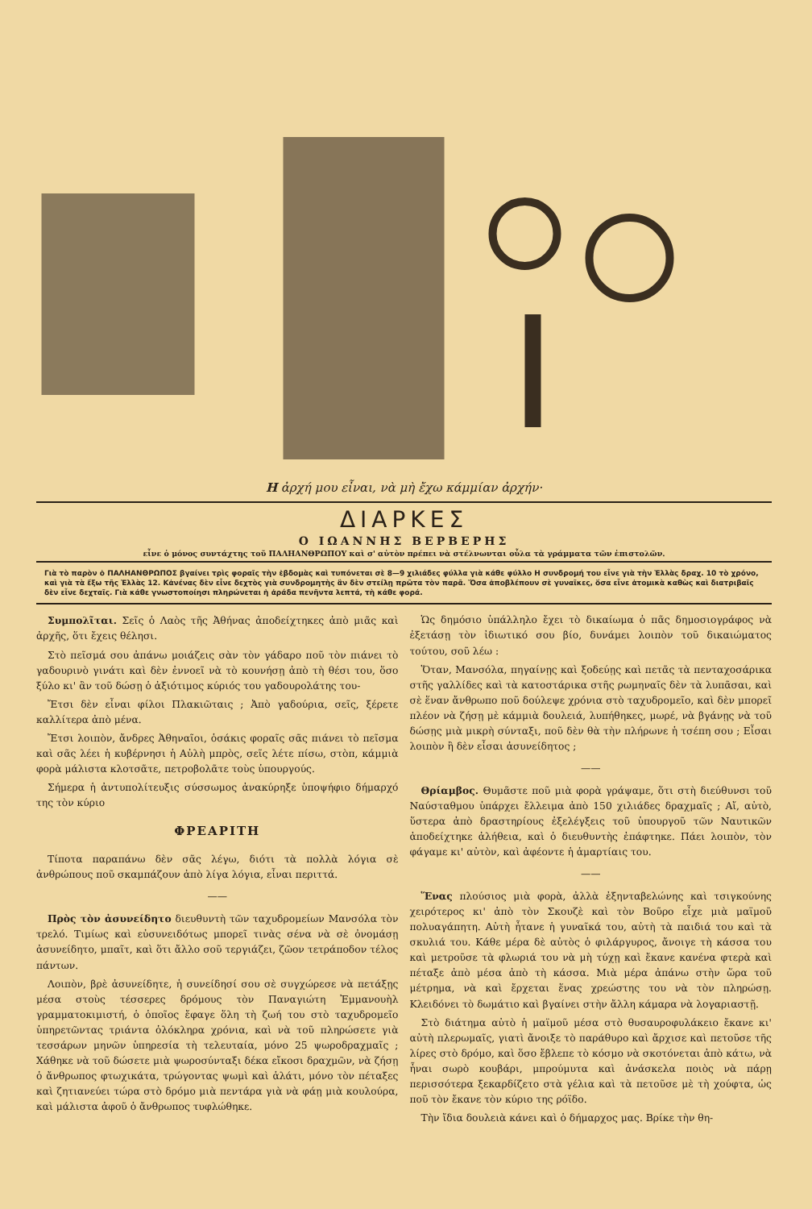Η ἀρχή μου εἶναι, νὰ μὴ ἔχω κάμμίαν ἀρχήν·
ΔΙΑΡΚΕΣ
Ο ΙΩΑΝΝΗΣ ΒΕΡΒΕΡΗΣ
εἶνε ὁ μόνος συντάχτης τοῦ ΠΑΛΗΑΝΘΡΩΠΟΥ καὶ σ' αὐτὸν πρέπει νὰ στέλνωνται οὖλα τὰ γράμματα τῶν ἐπιστολῶν.
Γιὰ τὸ παρὸν ὁ ΠΑΛΗΑΝΘΡΩΠΟΣ βγαίνει τρὶς φοραῖς τὴν ἑβδομὰς καὶ τυπόνεται σὲ 8—9 χιλιάδες φύλλα γιὰ κάθε φύλλο Η συνδρομή του εἶνε γιὰ τὴν Ἑλλὰς δραχ. 10 τὸ χρόνο, καὶ γιὰ τὰ ἔξω τῆς Ἑλλὰς 12. Κἀνένας δὲν εἶνε δεχτὸς γιὰ συνδρομητὴς ἂν δὲν στείλῃ πρῶτα τὸν παρᾶ. Ὅσα ἀποβλέπουν σὲ γυναῖκες, ὅσα εἶνε ἀτομικὰ καθὼς καὶ διατριβαῖς δὲν εἶνε δεχταῖς. Γιὰ κάθε γνωστοποίησι πληρώνεται ἡ ἀράδα πενῆντα λεπτά, τὴ κάθε φορά.
Συμπολῖται. Σεῖς ὁ Λαὸς τῆς Ἀθήνας ἀποδείχτηκες ἀπὸ μιᾶς καὶ ἀρχῆς, ὅτι ἔχεις θέλησι.
Στὸ πεῖσμά σου ἀπάνω μοιάζεις σὰν τὸν γάδαρο ποῦ τὸν πιάνει τὸ γαδουρινὸ γινάτι καὶ δὲν ἐννοεῖ νὰ τὸ κουνήσῃ ἀπὸ τὴ θέσι του, ὅσο ξύλο κι' ἂν τοῦ δώσῃ ὁ ἀξιότιμος κύριός του γαδουρολάτης του-
Ἔτσι δὲν εἶναι φίλοι Πλακιῶταις ; Ἀπὸ γαδούρια, σεῖς, ξέρετε καλλίτερα ἀπὸ μένα.
Ἔτσι λοιπὸν, ἄνδρες Ἀθηναῖοι, ὁσάκις φοραῖς σᾶς πιάνει τὸ πεῖσμα καὶ σᾶς λέει ἡ κυβέρνησι ἡ Αὐλὴ μπρὸς, σεῖς λέτε πίσω, στὸπ, κάμμιὰ φορὰ μάλιστα κλοτσᾶτε, πετροβολᾶτε τοὺς ὑπουργούς.
Σήμερα ἡ ἀντυπολίτευξις σύσσωμος ἀνακύρηξε ὑποψήφιο δήμαρχό της τὸν κύριο
ΦΡΕΑΡΙΤΗ
Τίποτα παραπάνω δὲν σᾶς λέγω, διότι τὰ πολλὰ λόγια σὲ ἀνθρώπους ποῦ σκαμπάζουν ἀπὸ λίγα λόγια, εἶναι περιττά.
——
Πρὸς τὸν ἀσυνείδητο διευθυντὴ τῶν ταχυδρομείων Μανσόλα τὸν τρελό. Τιμίως καὶ εὐσυνειδότως μπορεῖ τινὰς σένα νὰ σὲ ὀνομάσῃ ἀσυνείδητο, μπαῖτ, καὶ ὅτι ἄλλο σοῦ τεργιάζει, ζῶον τετράποδον τέλος πάντων.
Λοιπὸν, βρὲ ἀσυνείδητε, ἡ συνείδησί σου σὲ συγχώρεσε νὰ πετάξῃς μέσα στοὺς τέσσερες δρόμους τὸν Παναγιώτη Ἐμμανουὴλ γραμματοκιμιστή, ὁ ὁποῖος ἔφαγε ὅλη τὴ ζωή του στὸ ταχυδρομεῖο ὑπηρετῶντας τριάντα ὁλόκληρα χρόνια, καὶ νὰ τοῦ πληρώσετε γιὰ τεσσάρων μηνῶν ὑπηρεσία τὴ τελευταία, μόνο 25 ψωροδραχμαῖς ; Χάθηκε νὰ τοῦ δώσετε μιὰ ψωροσύνταξι δέκα εἴκοσι δραχμῶν, νὰ ζήσῃ ὁ ἄνθρωπος φτωχικάτα, τρώγοντας ψωμὶ καὶ ἁλάτι, μόνο τὸν πέταξες καὶ ζητιανεύει τώρα στὸ δρόμο μιὰ πεντάρα γιὰ νὰ φάῃ μιὰ κουλούρα, καὶ μάλιστα ἀφοῦ ὁ ἄνθρωπος τυφλώθηκε.
Ὡς δημόσιο ὑπάλληλο ἔχει τὸ δικαίωμα ὁ πᾶς δημοσιογράφος νὰ ἐξετάσῃ τὸν ἰδιωτικό σου βίο, δυνάμει λοιπὸν τοῦ δικαιώματος τούτου, σοῦ λέω :
Ὅταν, Μανσόλα, πηγαίνῃς καὶ ξοδεύῃς καὶ πετᾶς τὰ πενταχοσάρικα στῆς γαλλίδες καὶ τὰ κατοστάρικα στῆς ρωμηναῖς δὲν τὰ λυπᾶσαι, καὶ σὲ ἕναν ἄνθρωπο ποῦ δούλεψε χρόνια στὸ ταχυδρομεῖο, καὶ δὲν μπορεῖ πλέον νὰ ζήσῃ μὲ κάμμιὰ δουλειά, λυπήθηκες, μωρέ, νὰ βγάνῃς νὰ τοῦ δώσῃς μιὰ μικρὴ σύνταξι, ποῦ δὲν θὰ τὴν πλήρωνε ἡ τσέπη σου ; Εἶσαι λοιπὸν ἢ δὲν εἶσαι ἀσυνείδητος ;
——
Θρίαμβος. Θυμᾶστε ποῦ μιὰ φορὰ γράψαμε, ὅτι στὴ διεύθυνσι τοῦ Ναύσταθμου ὑπάρχει ἔλλειμα ἀπὸ 150 χιλιάδες δραχμαῖς ; Αἴ, αὐτὸ, ὕστερα ἀπὸ δραστηρίους ἐξελέγξεις τοῦ ὑπουργοῦ τῶν Ναυτικῶν ἀποδείχτηκε ἀλήθεια, καὶ ὁ διευθυντὴς ἐπάφτηκε. Πάει λοιπὸν, τὸν φάγαμε κι' αὐτὸν, καὶ ἀφέοντε ἡ ἁμαρτίαις του.
——
Ἕνας πλούσιος μιὰ φορὰ, ἀλλὰ ἐξηνταβελώνης καὶ τσιγκούνης χειρότερος κι' ἀπὸ τὸν Σκουζὲ καὶ τὸν Βοῦρο εἶχε μιὰ μαϊμοῦ πολυαγάπητη. Αὐτὴ ἦτανε ἡ γυναῖκά του, αὐτὴ τὰ παιδιά του καὶ τὰ σκυλιά του. Κάθε μέρα δὲ αὐτὸς ὁ φιλάργυρος, ἄνοιγε τὴ κάσσα του καὶ μετροῦσε τὰ φλωριά του νὰ μὴ τύχῃ καὶ ἔκανε κανένα φτερὰ καὶ πέταξε ἀπὸ μέσα ἀπὸ τὴ κάσσα. Μιὰ μέρα ἀπάνω στὴν ὥρα τοῦ μέτρημα, νὰ καὶ ἔρχεται ἕνας χρεώστης του νὰ τὸν πληρώσῃ. Κλειδόνει τὸ δωμάτιο καὶ βγαίνει στὴν ἄλλη κάμαρα νὰ λογαριαστῇ.
Στὸ διάτημα αὐτὸ ἡ μαϊμοῦ μέσα στὸ θυσαυροφυλάκειο ἔκανε κι' αὐτὴ πλερωμαῖς, γιατὶ ἄνοιξε τὸ παράθυρο καὶ ἄρχισε καὶ πετοῦσε τῆς λίρες στὸ δρόμο, καὶ ὅσο ἔβλεπε τὸ κόσμο νὰ σκοτόνεται ἀπὸ κάτω, νὰ ἦναι σωρὸ κουβάρι, μπρούμυτα καὶ ἀνάσκελα ποιὸς νὰ πάρῃ περισσότερα ξεκαρδίζετο στὰ γέλια καὶ τὰ πετοῦσε μὲ τὴ χούφτα, ὡς ποῦ τὸν ἔκανε τὸν κύριο της ρόϊδο.
Τὴν ἴδια δουλειὰ κάνει καὶ ὁ δήμαρχος μας. Βρίκε τὴν θη-